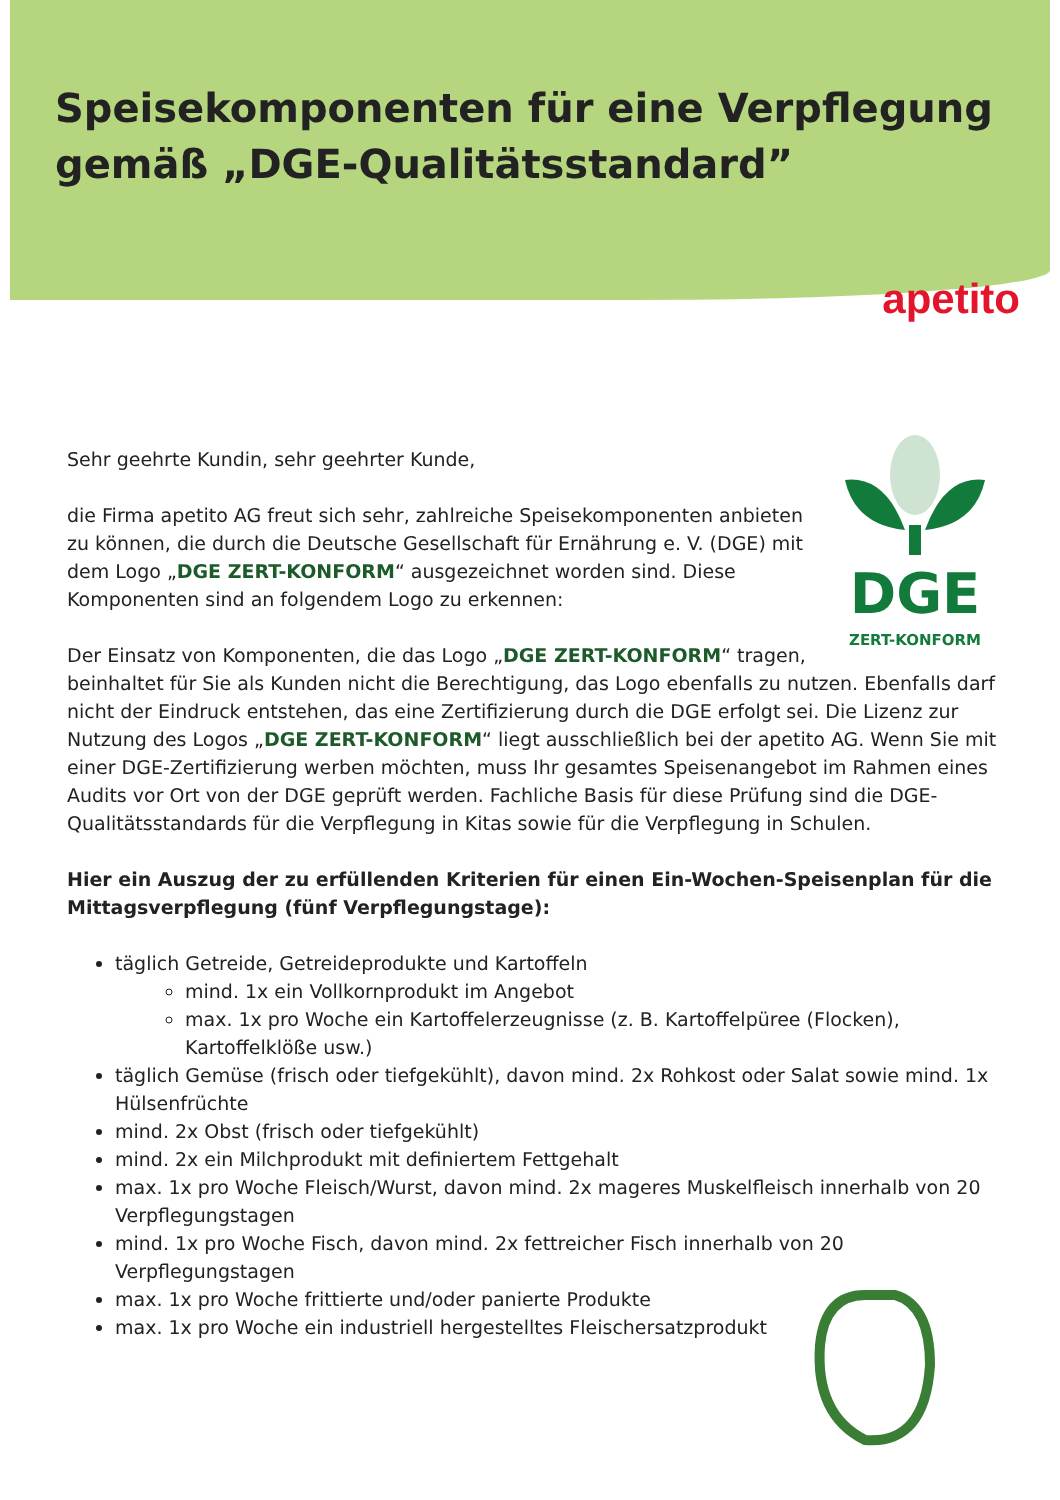Speisekomponenten für eine Verpflegung
gemäß „DGE-Qualitätsstandard”
apetito
DGE
ZERT-KONFORM
Sehr geehrte Kundin, sehr geehrter Kunde,
die Firma apetito AG freut sich sehr, zahlreiche Speisekomponenten anbieten zu können, die durch die Deutsche Gesellschaft für Ernährung e. V. (DGE) mit dem Logo „DGE ZERT-KONFORM“ ausgezeichnet worden sind. Diese Komponenten sind an folgendem Logo zu erkennen:
Der Einsatz von Komponenten, die das Logo „DGE ZERT-KONFORM“ tragen, beinhaltet für Sie als Kunden nicht die Berechtigung, das Logo ebenfalls zu nutzen. Ebenfalls darf nicht der Eindruck entstehen, das eine Zertifizierung durch die DGE erfolgt sei. Die Lizenz zur Nutzung des Logos „DGE ZERT-KONFORM“ liegt ausschließlich bei der apetito AG. Wenn Sie mit einer DGE-Zertifizierung werben möchten, muss Ihr gesamtes Speisenangebot im Rahmen eines Audits vor Ort von der DGE geprüft werden. Fachliche Basis für diese Prüfung sind die DGE-Qualitätsstandards für die Verpflegung in Kitas sowie für die Verpflegung in Schulen.
Hier ein Auszug der zu erfüllenden Kriterien für einen Ein-Wochen-Speisenplan für die Mittagsverpflegung (fünf Verpflegungstage):
täglich Getreide, Getreideprodukte und Kartoffeln
mind. 1x ein Vollkornprodukt im Angebot
max. 1x pro Woche ein Kartoffelerzeugnisse (z. B. Kartoffelpüree (Flocken), Kartoffelklöße usw.)
täglich Gemüse (frisch oder tiefgekühlt), davon mind. 2x Rohkost oder Salat sowie mind. 1x Hülsenfrüchte
mind. 2x Obst (frisch oder tiefgekühlt)
mind. 2x ein Milchprodukt mit definiertem Fettgehalt
max. 1x pro Woche Fleisch/Wurst, davon mind. 2x mageres Muskelfleisch innerhalb von 20 Verpflegungstagen
mind. 1x pro Woche Fisch, davon mind. 2x fettreicher Fisch innerhalb von 20 Verpflegungstagen
max. 1x pro Woche frittierte und/oder panierte Produkte
max. 1x pro Woche ein industriell hergestelltes Fleischersatzprodukt